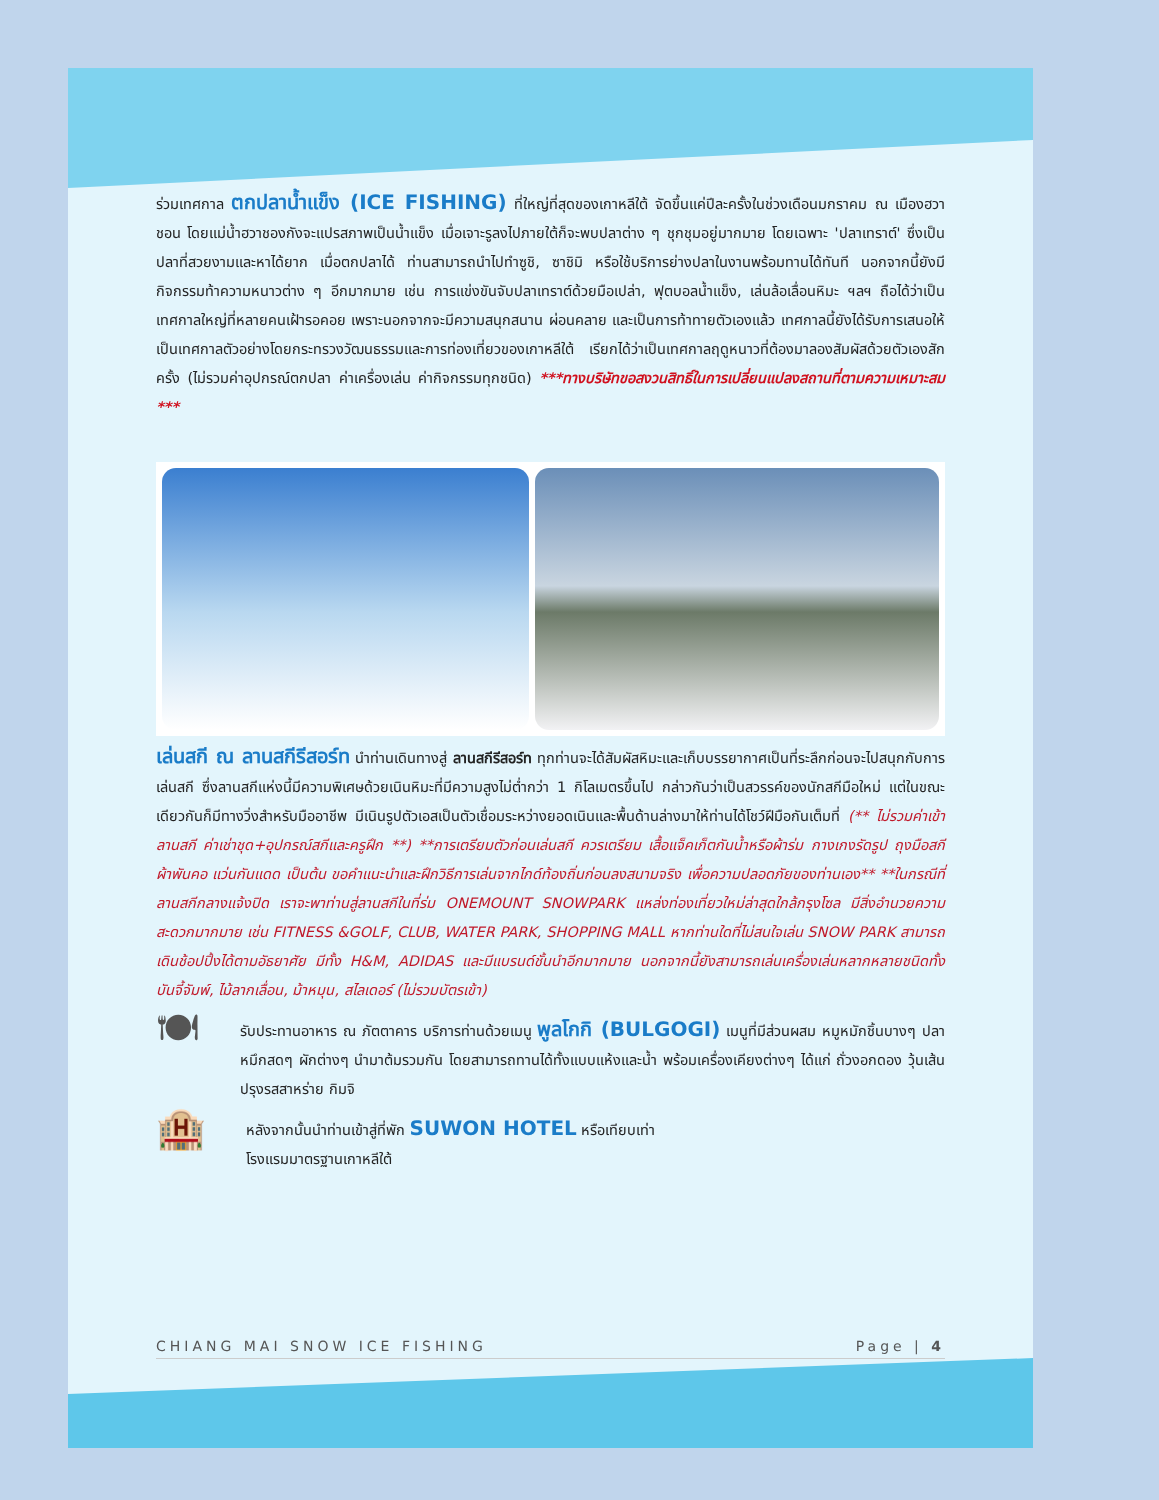ร่วมเทศกาล ตกปลาน้ำแข็ง (ICE FISHING) ที่ใหญ่ที่สุดของเกาหลีใต้ จัดขึ้นแค่ปีละครั้งในช่วงเดือนมกราคม ณ เมืองฮวาชอน โดยแม่น้ำฮวาชองกังจะแปรสภาพเป็นน้ำแข็ง เมื่อเจาะรูลงไปภายใต้ก็จะพบปลาต่าง ๆ ชุกชุมอยู่มากมาย โดยเฉพาะ 'ปลาเทราต์' ซึ่งเป็นปลาที่สวยงามและหาได้ยาก เมื่อตกปลาได้ ท่านสามารถนำไปทำซูชิ, ซาชิมิ หรือใช้บริการย่างปลาในงานพร้อมทานได้ทันที นอกจากนี้ยังมีกิจกรรมท้าความหนาวต่าง ๆ อีกมากมาย เช่น การแข่งขันจับปลาเทราต์ด้วยมือเปล่า, ฟุตบอลน้ำแข็ง, เล่นล้อเลื่อนหิมะ ฯลฯ ถือได้ว่าเป็นเทศกาลใหญ่ที่หลายคนเฝ้ารอคอย เพราะนอกจากจะมีความสนุกสนาน ผ่อนคลาย และเป็นการท้าทายตัวเองแล้ว เทศกาลนี้ยังได้รับการเสนอให้เป็นเทศกาลตัวอย่างโดยกระทรวงวัฒนธรรมและการท่องเที่ยวของเกาหลีใต้ เรียกได้ว่าเป็นเทศกาลฤดูหนาวที่ต้องมาลองสัมผัสด้วยตัวเองสักครั้ง (ไม่รวมค่าอุปกรณ์ตกปลา ค่าเครื่องเล่น ค่ากิจกรรมทุกชนิด) ***ทางบริษัทขอสงวนสิทธิ์ในการเปลี่ยนแปลงสถานที่ตามความเหมาะสม ***
เล่นสกี ณ ลานสกีรีสอร์ท นำท่านเดินทางสู่ ลานสกีรีสอร์ท ทุกท่านจะได้สัมผัสหิมะและเก็บบรรยากาศเป็นที่ระลึกก่อนจะไปสนุกกับการเล่นสกี ซึ่งลานสกีแห่งนี้มีความพิเศษด้วยเนินหิมะที่มีความสูงไม่ต่ำกว่า 1 กิโลเมตรขึ้นไป กล่าวกันว่าเป็นสวรรค์ของนักสกีมือใหม่ แต่ในขณะเดียวกันก็มีทางวิ่งสำหรับมืออาชีพ มีเนินรูปตัวเอสเป็นตัวเชื่อมระหว่างยอดเนินและพื้นด้านล่างมาให้ท่านได้โชว์ฝีมือกันเต็มที่ (** ไม่รวมค่าเข้าลานสกี ค่าเช่าชุด+อุปกรณ์สกีและครูฝึก **) **การเตรียมตัวก่อนเล่นสกี ควรเตรียม เสื้อแจ็คเก็ตกันน้ำหรือผ้าร่ม กางเกงรัดรูป ถุงมือสกี ผ้าพันคอ แว่นกันแดด เป็นต้น ขอคำแนะนำและฝึกวิธีการเล่นจากไกด์ท้องถิ่นก่อนลงสนามจริง เพื่อความปลอดภัยของท่านเอง** **ในกรณีที่ลานสกีกลางแจ้งปิด เราจะพาท่านสู่ลานสกีในที่ร่ม ONEMOUNT SNOWPARK แหล่งท่องเที่ยวใหม่ล่าสุดใกล้กรุงโซล มีสิ่งอำนวยความสะดวกมากมาย เช่น FITNESS &GOLF, CLUB, WATER PARK, SHOPPING MALL หากท่านใดที่ไม่สนใจเล่น SNOW PARK สามารถเดินช้อปปิ้งได้ตามอัธยาศัย มีทั้ง H&M, ADIDAS และมีแบรนด์ชั้นนำอีกมากมาย นอกจากนี้ยังสามารถเล่นเครื่องเล่นหลากหลายชนิดทั้ง บันจี้จัมพ์, ไม้ลากเลื่อน, ม้าหมุน, สไลเดอร์ (ไม่รวมบัตรเข้า)
🍽
รับประทานอาหาร ณ ภัตตาคาร บริการท่านด้วยเมนู พูลโกกิ (BULGOGI) เมนูที่มีส่วนผสม หมูหมักชิ้นบางๆ ปลาหมึกสดๆ ผักต่างๆ นำมาต้มรวมกัน โดยสามารถทานได้ทั้งแบบแห้งและน้ำ พร้อมเครื่องเคียงต่างๆ ได้แก่ ถั่วงอกดอง วุ้นเส้นปรุงรสสาหร่าย กิมจิ
🏨
หลังจากนั้นนำท่านเข้าสู่ที่พัก SUWON HOTEL หรือเทียบเท่า
โรงแรมมาตรฐานเกาหลีใต้
CHIANG MAI SNOW ICE FISHING Page | 4